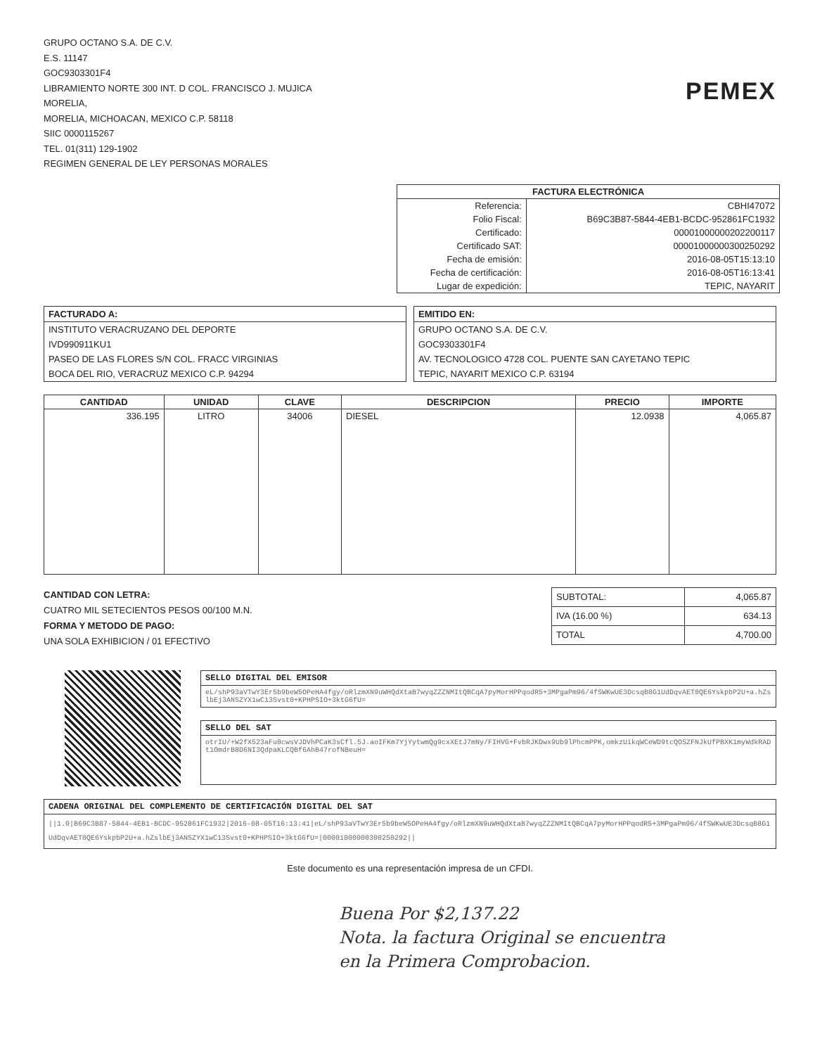GRUPO OCTANO S.A. DE C.V.
E.S. 11147
GOC9303301F4
LIBRAMIENTO NORTE 300 INT. D COL. FRANCISCO J. MUJICA
MORELIA,
MORELIA, MICHOACAN, MEXICO C.P. 58118
SIIC 0000115267
TEL. 01(311) 129-1902
REGIMEN GENERAL DE LEY PERSONAS MORALES
PEMEX
| FACTURA ELECTRÓNICA | |
| --- | --- |
| Referencia: | CBHI47072 |
| Folio Fiscal: | B69C3B87-5844-4EB1-BCDC-952861FC1932 |
| Certificado: | 00001000000202200117 |
| Certificado SAT: | 00001000000300250292 |
| Fecha de emisión: | 2016-08-05T15:13:10 |
| Fecha de certificación: | 2016-08-05T16:13:41 |
| Lugar de expedición: | TEPIC, NAYARIT |
FACTURADO A:
INSTITUTO VERACRUZANO DEL DEPORTE
IVD990911KU1
PASEO DE LAS FLORES S/N COL. FRACC VIRGINIAS
BOCA DEL RIO, VERACRUZ MEXICO C.P. 94294
EMITIDO EN:
GRUPO OCTANO S.A. DE C.V.
GOC9303301F4
AV. TECNOLOGICO 4728 COL. PUENTE SAN CAYETANO TEPIC
TEPIC, NAYARIT MEXICO C.P. 63194
| CANTIDAD | UNIDAD | CLAVE | DESCRIPCION | PRECIO | IMPORTE |
| --- | --- | --- | --- | --- | --- |
| 336.195 | LITRO | 34006 | DIESEL | 12.0938 | 4,065.87 |
CANTIDAD CON LETRA:
CUATRO MIL SETECIENTOS PESOS 00/100 M.N.
FORMA Y METODO DE PAGO:
UNA SOLA EXHIBICION / 01 EFECTIVO
| SUBTOTAL: | 4,065.87 |
| IVA (16.00 %) | 634.13 |
| TOTAL | 4,700.00 |
SELLO DIGITAL DEL EMISOR
eL/shP93aVTwY3Er5b9beW5OPeHA4fgy/oRlzmXN9uWHQdXtaB7wyqZZZNMItQBCqA7pyMorHPPqodR5+3MPgaPm96/4fSWKwUE3DcsqB8G1UdDqvAET0QE6YskpbP2U+a.hZslbEj3ANSZYX1wC13Svst0+KPHPSIO+3ktG6fU=
SELLO DEL SAT
otrIU/+W2fX523aFu8cwsVJDVhPCaK3sCfl.5J.aoIFKm7YjYytwmQg9cxXEtJ7mNy/FIHVG+FvbRJKDwx9Ub9lPhcmPPK,omkzUikqWCeWD9tcQOSZFNJkUfPBXK1myWdkRADt1OmdrB8D6NI3QdpaKLCQBf6AhB47rofNBeuH=
CADENA ORIGINAL DEL COMPLEMENTO DE CERTIFICACIÓN DIGITAL DEL SAT
||1.0|B69C3B87-5844-4EB1-BCDC-952861FC1932|2016-08-05T16:13:41|eL/shP93aVTwY3Er5b9beW5OPeHA4fgy/oRlzmXN9uWHQdXtaB7wyqZZZNMItQBCqA7pyMorHPPqodR5+3MPgaPm96/4fSWKwUE3DcsqB8G1UdDqvAET0QE6YskpbP2U+a.hZslbEj3ANSZYX1wC13Svst0+KPHPSIO+3ktG6fU=|00001000000300250292||
Este documento es una representación impresa de un CFDI.
Buena Por $2,137.22
Nota. la factura Original se encuentra
en la Primera Comprobacion.